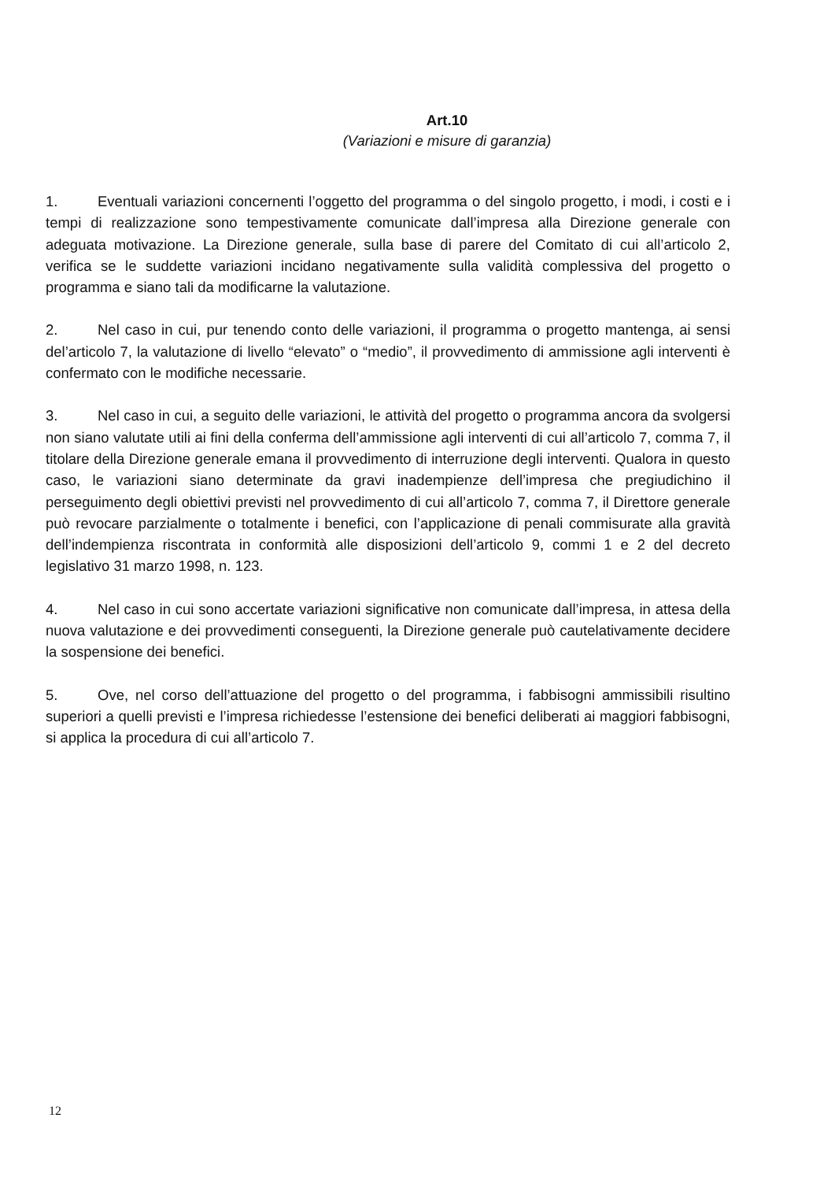Art.10
(Variazioni e misure di garanzia)
1. Eventuali variazioni concernenti l’oggetto del programma o del singolo progetto, i modi, i costi e i tempi di realizzazione sono tempestivamente comunicate dall’impresa alla Direzione generale con adeguata motivazione. La Direzione generale, sulla base di parere del Comitato di cui all’articolo 2, verifica se le suddette variazioni incidano negativamente sulla validità complessiva del progetto o programma e siano tali da modificarne la valutazione.
2. Nel caso in cui, pur tenendo conto delle variazioni, il programma o progetto mantenga, ai sensi del’articolo 7, la valutazione di livello “elevato” o “medio”, il provvedimento di ammissione agli interventi è confermato con le modifiche necessarie.
3. Nel caso in cui, a seguito delle variazioni, le attività del progetto o programma ancora da svolgersi non siano valutate utili ai fini della conferma dell’ammissione agli interventi di cui all’articolo 7, comma 7, il titolare della Direzione generale emana il provvedimento di interruzione degli interventi. Qualora in questo caso, le variazioni siano determinate da gravi inadempienze dell’impresa che pregiudichino il perseguimento degli obiettivi previsti nel provvedimento di cui all’articolo 7, comma 7, il Direttore generale può revocare parzialmente o totalmente i benefici, con l’applicazione di penali commisurate alla gravità dell’indempienza riscontrata in conformità alle disposizioni dell’articolo 9, commi 1 e 2 del decreto legislativo 31 marzo 1998, n. 123.
4. Nel caso in cui sono accertate variazioni significative non comunicate dall’impresa, in attesa della nuova valutazione e dei provvedimenti conseguenti, la Direzione generale può cautelativamente decidere la sospensione dei benefici.
5. Ove, nel corso dell’attuazione del progetto o del programma, i fabbisogni ammissibili risultino superiori a quelli previsti e l’impresa richiedesse l’estensione dei benefici deliberati ai maggiori fabbisogni, si applica la procedura di cui all’articolo 7.
12